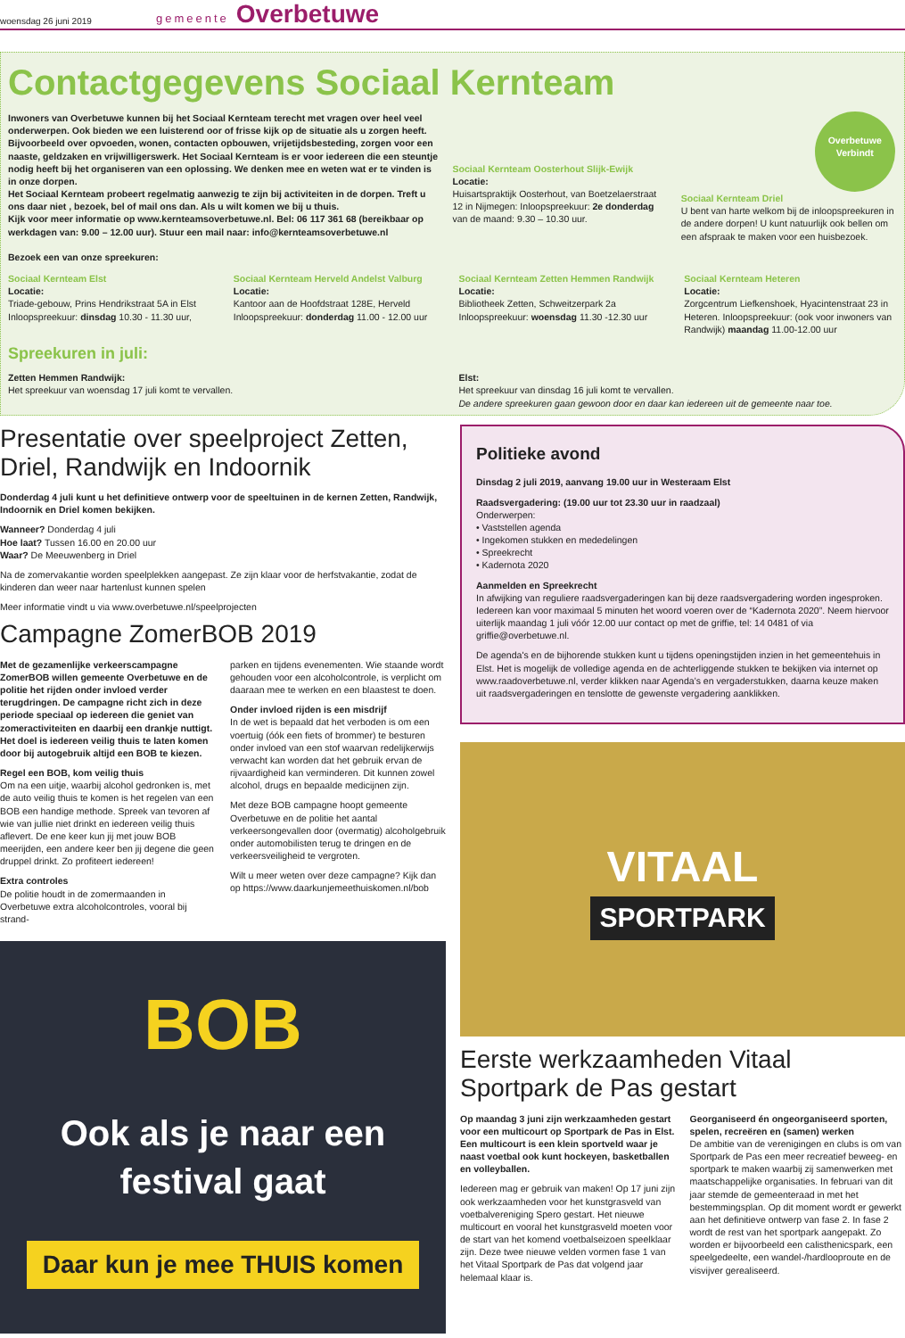woensdag 26 juni 2019
gemeente Overbetuwe
Contactgegevens Sociaal Kernteam
Inwoners van Overbetuwe kunnen bij het Sociaal Kernteam terecht met vragen over heel veel onderwerpen. Ook bieden we een luisterend oor of frisse kijk op de situatie als u zorgen heeft. Bijvoorbeeld over opvoeden, wonen, contacten opbouwen, vrijetijdsbesteding, zorgen voor een naaste, geldzaken en vrijwilligerswerk. Het Sociaal Kernteam is er voor iedereen die een steuntje nodig heeft bij het organiseren van een oplossing. We denken mee en weten wat er te vinden is in onze dorpen.
Het Sociaal Kernteam probeert regelmatig aanwezig te zijn bij activiteiten in de dorpen. Treft u ons daar niet , bezoek, bel of mail ons dan. Als u wilt komen we bij u thuis.
Kijk voor meer informatie op www.kernteamsoverbetuwe.nl. Bel: 06 117 361 68 (bereikbaar op werkdagen van: 9.00 – 12.00 uur). Stuur een mail naar: info@kernteamsoverbetuwe.nl
Bezoek een van onze spreekuren:
Sociaal Kernteam Oosterhout Slijk-Ewijk
Locatie:
Huisartspraktijk Oosterhout, van Boetzelaerstraat 12 in Nijmegen: Inloopspreekuur: 2e donderdag van de maand: 9.30 – 10.30 uur.
Overbetuwe Verbindt
Sociaal Kernteam Driel
U bent van harte welkom bij de inloopspreekuren in de andere dorpen! U kunt natuurlijk ook bellen om een afspraak te maken voor een huisbezoek.
Sociaal Kernteam Elst
Locatie:
Triade-gebouw, Prins Hendrikstraat 5A in Elst Inloopspreekuur: dinsdag 10.30 - 11.30 uur,
Sociaal Kernteam Herveld Andelst Valburg
Locatie:
Kantoor aan de Hoofdstraat 128E, Herveld Inloopspreekuur: donderdag 11.00 - 12.00 uur
Sociaal Kernteam Zetten Hemmen Randwijk
Locatie:
Bibliotheek Zetten, Schweitzerpark 2a Inloopspreekuur: woensdag 11.30 -12.30 uur
Sociaal Kernteam Heteren
Locatie:
Zorgcentrum Liefkenshoek, Hyacintenstraat 23 in Heteren. Inloopspreekuur: (ook voor inwoners van Randwijk) maandag 11.00-12.00 uur
Spreekuren in juli:
Zetten Hemmen Randwijk:
Het spreekuur van woensdag 17 juli komt te vervallen.
Elst:
Het spreekuur van dinsdag 16 juli komt te vervallen.
De andere spreekuren gaan gewoon door en daar kan iedereen uit de gemeente naar toe.
Presentatie over speelproject Zetten, Driel, Randwijk en Indoornik
Donderdag 4 juli kunt u het definitieve ontwerp voor de speeltuinen in de kernen Zetten, Randwijk, Indoornik en Driel komen bekijken.
Wanneer? Donderdag 4 juli
Hoe laat? Tussen 16.00 en 20.00 uur
Waar? De Meeuwenberg in Driel
Na de zomervakantie worden speelplekken aangepast. Ze zijn klaar voor de herfstvakantie, zodat de kinderen dan weer naar hartenlust kunnen spelen
Meer informatie vindt u via www.overbetuwe.nl/speelprojecten
Campagne ZomerBOB 2019
Met de gezamenlijke verkeerscampagne ZomerBOB willen gemeente Overbetuwe en de politie het rijden onder invloed verder terugdringen. De campagne richt zich in deze periode speciaal op iedereen die geniet van zomeractiviteiten en daarbij een drankje nuttigt. Het doel is iedereen veilig thuis te laten komen door bij autogebruik altijd een BOB te kiezen.
Regel een BOB, kom veilig thuis
Om na een uitje, waarbij alcohol gedronken is, met de auto veilig thuis te komen is het regelen van een BOB een handige methode. Spreek van tevoren af wie van jullie niet drinkt en iedereen veilig thuis aflevert. De ene keer kun jij met jouw BOB meerijden, een andere keer ben jij degene die geen druppel drinkt. Zo profiteert iedereen!
Extra controles
De politie houdt in de zomermaanden in Overbetuwe extra alcoholcontroles, vooral bij strand-
parken en tijdens evenementen. Wie staande wordt gehouden voor een alcoholcontrole, is verplicht om daaraan mee te werken en een blaastest te doen.
Onder invloed rijden is een misdrijf
In de wet is bepaald dat het verboden is om een voertuig (óók een fiets of brommer) te besturen onder invloed van een stof waarvan redelijkerwijs verwacht kan worden dat het gebruik ervan de rijvaardigheid kan verminderen. Dit kunnen zowel alcohol, drugs en bepaalde medicijnen zijn.
Met deze BOB campagne hoopt gemeente Overbetuwe en de politie het aantal verkeersongevallen door (overmatig) alcoholgebruik onder automobilisten terug te dringen en de verkeersveiligheid te vergroten.
Wilt u meer weten over deze campagne? Kijk dan op https://www.daarkunjemeethuiskomen.nl/bob
BOB
Ook als je naar een festival gaat
Daar kun je mee THUIS komen
Politieke avond
Dinsdag 2 juli 2019, aanvang 19.00 uur in Westeraam Elst
Raadsvergadering: (19.00 uur tot 23.30 uur in raadzaal)
Onderwerpen:
• Vaststellen agenda
• Ingekomen stukken en mededelingen
• Spreekrecht
• Kadernota 2020
Aanmelden en Spreekrecht
In afwijking van reguliere raadsvergaderingen kan bij deze raadsvergadering worden ingesproken. Iedereen kan voor maximaal 5 minuten het woord voeren over de “Kadernota 2020”. Neem hiervoor uiterlijk maandag 1 juli vóór 12.00 uur contact op met de griffie, tel: 14 0481 of via griffie@overbetuwe.nl.
De agenda's en de bijhorende stukken kunt u tijdens openingstijden inzien in het gemeentehuis in Elst. Het is mogelijk de volledige agenda en de achterliggende stukken te bekijken via internet op www.raadoverbetuwe.nl, verder klikken naar Agenda’s en vergaderstukken, daarna keuze maken uit raadsvergaderingen en tenslotte de gewenste vergadering aanklikken.
VITAAL
SPORTPARK
Eerste werkzaamheden Vitaal Sportpark de Pas gestart
Op maandag 3 juni zijn werkzaamheden gestart voor een multicourt op Sportpark de Pas in Elst. Een multicourt is een klein sportveld waar je naast voetbal ook kunt hockeyen, basketballen en volleyballen.
Iedereen mag er gebruik van maken! Op 17 juni zijn ook werkzaamheden voor het kunstgrasveld van voetbalvereniging Spero gestart. Het nieuwe multicourt en vooral het kunstgrasveld moeten voor de start van het komend voetbalseizoen speelklaar zijn. Deze twee nieuwe velden vormen fase 1 van het Vitaal Sportpark de Pas dat volgend jaar helemaal klaar is.
Georganiseerd én ongeorganiseerd sporten, spelen, recreëren en (samen) werken
De ambitie van de verenigingen en clubs is om van Sportpark de Pas een meer recreatief beweeg- en sportpark te maken waarbij zij samenwerken met maatschappelijke organisaties. In februari van dit jaar stemde de gemeenteraad in met het bestemmingsplan. Op dit moment wordt er gewerkt aan het definitieve ontwerp van fase 2. In fase 2 wordt de rest van het sportpark aangepakt. Zo worden er bijvoorbeeld een calisthenicspark, een speelgedeelte, een wandel-/hardlooproute en de visvijver gerealiseerd.